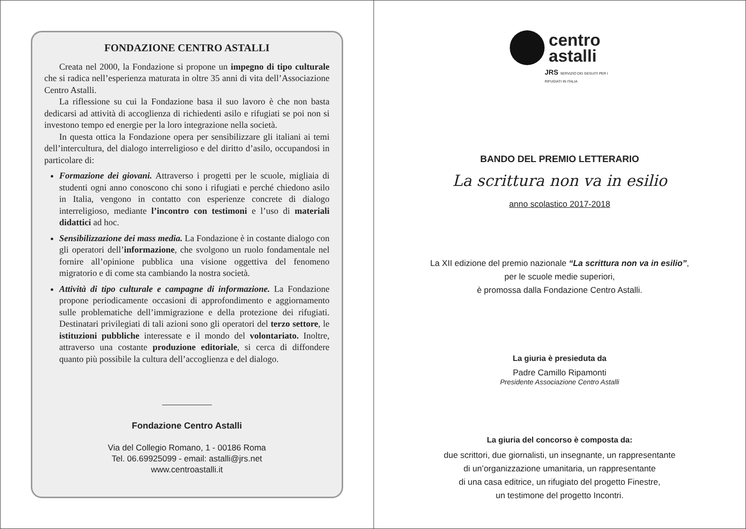FONDAZIONE CENTRO ASTALLI
Creata nel 2000, la Fondazione si propone un impegno di tipo culturale che si radica nell’esperienza maturata in oltre 35 anni di vita dell’Associazione Centro Astalli.
La riflessione su cui la Fondazione basa il suo lavoro è che non basta dedicarsi ad attività di accoglienza di richiedenti asilo e rifugiati se poi non si investono tempo ed energie per la loro integrazione nella società.
In questa ottica la Fondazione opera per sensibilizzare gli italiani ai temi dell’intercultura, del dialogo interreligioso e del diritto d’asilo, occupandosi in particolare di:
Formazione dei giovani. Attraverso i progetti per le scuole, migliaia di studenti ogni anno conoscono chi sono i rifugiati e perché chiedono asilo in Italia, vengono in contatto con esperienze concrete di dialogo interreligioso, mediante l’incontro con testimoni e l’uso di materiali didattici ad hoc.
Sensibilizzazione dei mass media. La Fondazione è in costante dialogo con gli operatori dell’informazione, che svolgono un ruolo fondamentale nel fornire all’opinione pubblica una visione oggettiva del fenomeno migratorio e di come sta cambiando la nostra società.
Attività di tipo culturale e campagne di informazione. La Fondazione propone periodicamente occasioni di approfondimento e aggiornamento sulle problematiche dell’immigrazione e della protezione dei rifugiati. Destinatari privilegiati di tali azioni sono gli operatori del terzo settore, le istituzioni pubbliche interessate e il mondo del volontariato. Inoltre, attraverso una costante produzione editoriale, si cerca di diffondere quanto più possibile la cultura dell’accoglienza e del dialogo.
Fondazione Centro Astalli
Via del Collegio Romano, 1 - 00186 Roma
Tel. 06.69925099 - email: astalli@jrs.net
www.centroastalli.it
centro
astalli
JRS SERVIZIO DEI GESUITI PER I RIFUGIATI IN ITALIA
BANDO DEL PREMIO LETTERARIO
La scrittura non va in esilio
anno scolastico 2017-2018
La XII edizione del premio nazionale “La scrittura non va in esilio”,
per le scuole medie superiori,
è promossa dalla Fondazione Centro Astalli.
La giuria è presieduta da
Padre Camillo Ripamonti
Presidente Associazione Centro Astalli
La giuria del concorso è composta da:
due scrittori, due giornalisti, un insegnante, un rappresentante
di un’organizzazione umanitaria, un rappresentante
di una casa editrice, un rifugiato del progetto Finestre,
un testimone del progetto Incontri.